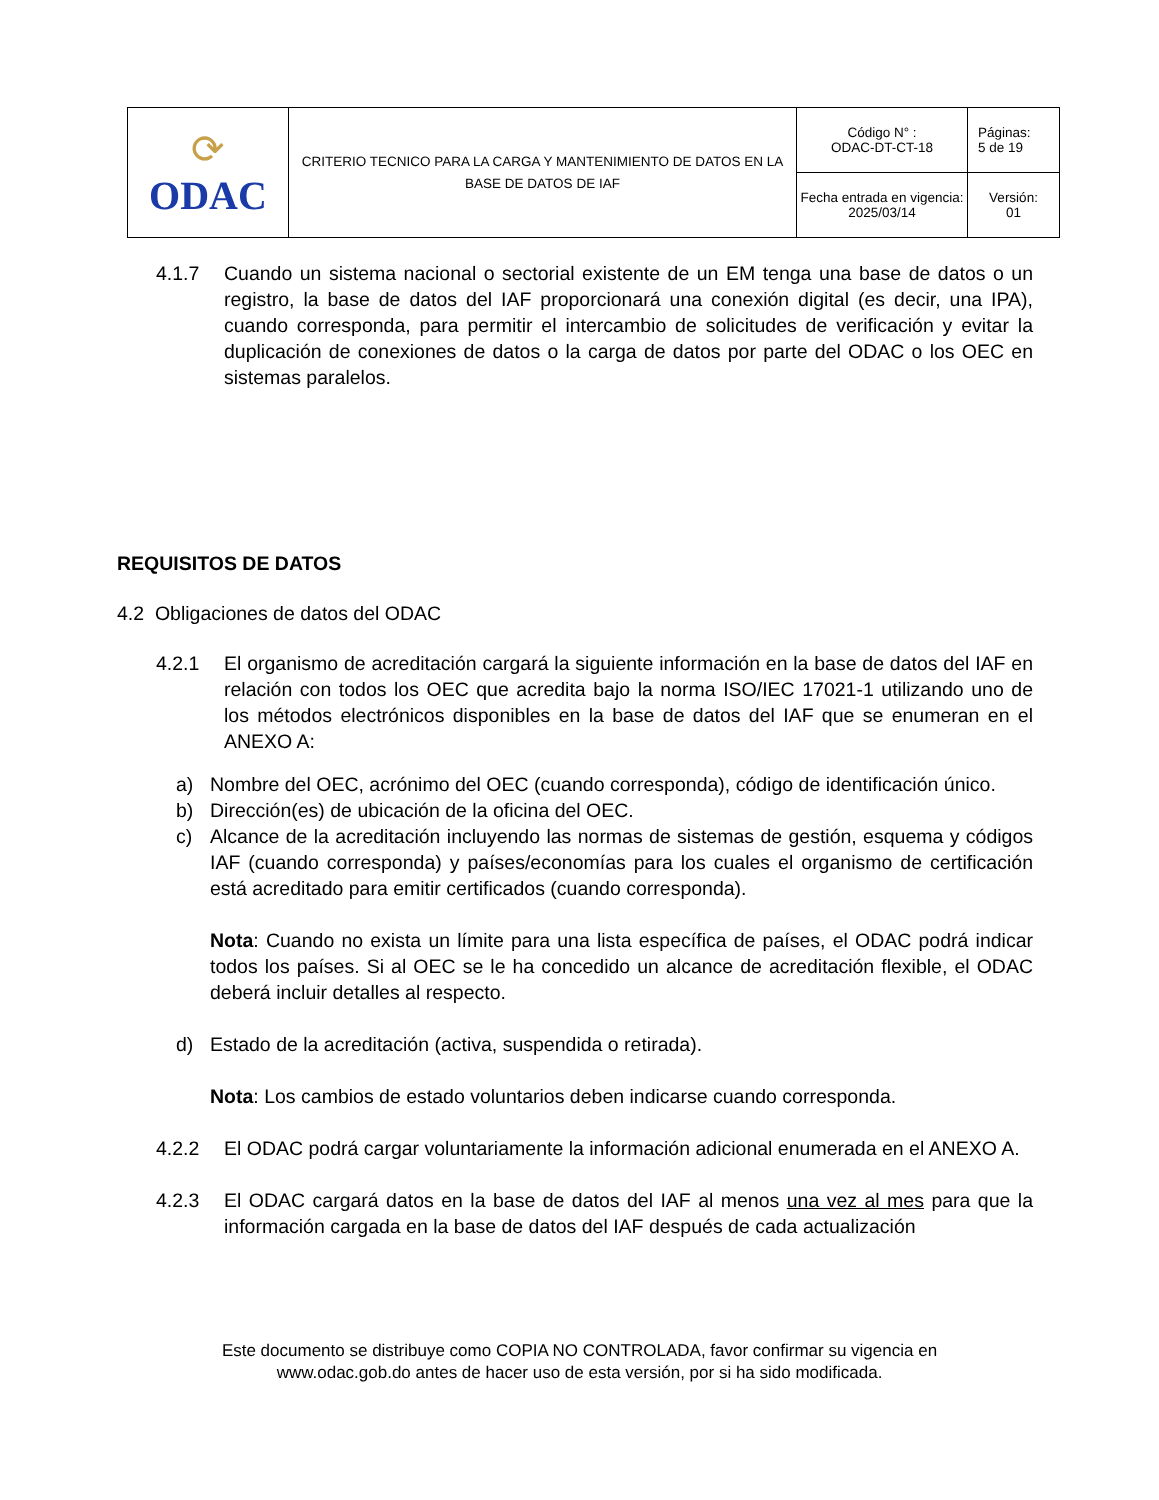| ⟳ ODAC | CRITERIO TECNICO PARA LA CARGA Y MANTENIMIENTO DE DATOS EN LA BASE DE DATOS DE IAF | Código N° : ODAC-DT-CT-18 | Páginas: 5 de 19 |
| | | Fecha entrada en vigencia: 2025/03/14 | Versión: 01 |
4.1.7 Cuando un sistema nacional o sectorial existente de un EM tenga una base de datos o un registro, la base de datos del IAF proporcionará una conexión digital (es decir, una IPA), cuando corresponda, para permitir el intercambio de solicitudes de verificación y evitar la duplicación de conexiones de datos o la carga de datos por parte del ODAC o los OEC en sistemas paralelos.
REQUISITOS DE DATOS
4.2 Obligaciones de datos del ODAC
4.2.1 El organismo de acreditación cargará la siguiente información en la base de datos del IAF en relación con todos los OEC que acredita bajo la norma ISO/IEC 17021-1 utilizando uno de los métodos electrónicos disponibles en la base de datos del IAF que se enumeran en el ANEXO A:
a) Nombre del OEC, acrónimo del OEC (cuando corresponda), código de identificación único.
b) Dirección(es) de ubicación de la oficina del OEC.
c) Alcance de la acreditación incluyendo las normas de sistemas de gestión, esquema y códigos IAF (cuando corresponda) y países/economías para los cuales el organismo de certificación está acreditado para emitir certificados (cuando corresponda).
Nota: Cuando no exista un límite para una lista específica de países, el ODAC podrá indicar todos los países. Si al OEC se le ha concedido un alcance de acreditación flexible, el ODAC deberá incluir detalles al respecto.
d) Estado de la acreditación (activa, suspendida o retirada).
Nota: Los cambios de estado voluntarios deben indicarse cuando corresponda.
4.2.2 El ODAC podrá cargar voluntariamente la información adicional enumerada en el ANEXO A.
4.2.3 El ODAC cargará datos en la base de datos del IAF al menos una vez al mes para que la información cargada en la base de datos del IAF después de cada actualización
Este documento se distribuye como COPIA NO CONTROLADA, favor confirmar su vigencia en
www.odac.gob.do antes de hacer uso de esta versión, por si ha sido modificada.